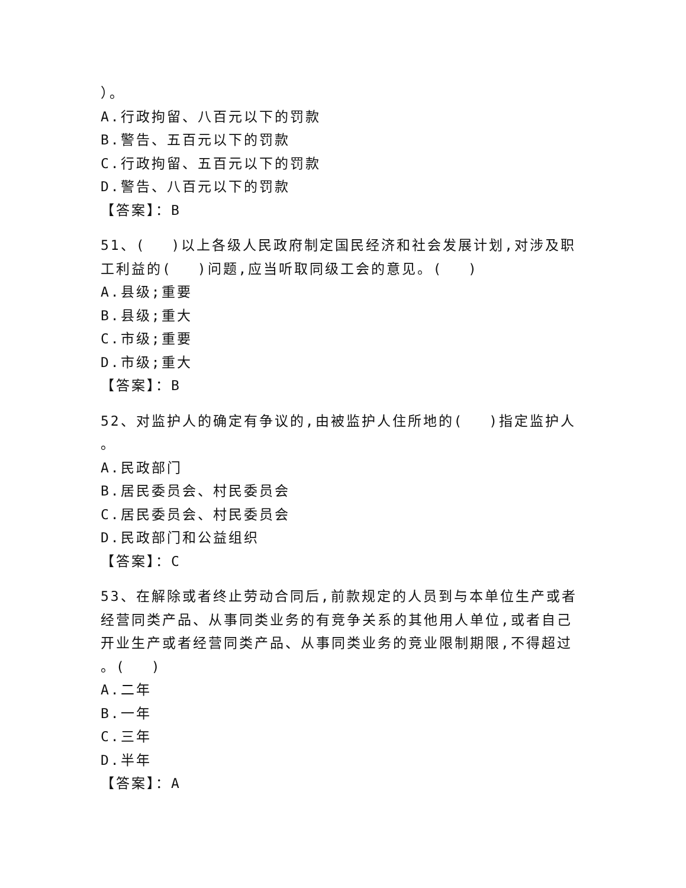）。
A.行政拘留、八百元以下的罚款
B.警告、五百元以下的罚款
C.行政拘留、五百元以下的罚款
D.警告、八百元以下的罚款
【答案】：B
51、(　 )以上各级人民政府制定国民经济和社会发展计划,对涉及职工利益的(　 )问题,应当听取同级工会的意见。(　 )
A.县级;重要
B.县级;重大
C.市级;重要
D.市级;重大
【答案】：B
52、对监护人的确定有争议的,由被监护人住所地的(　 )指定监护人
。
A.民政部门
B.居民委员会、村民委员会
C.居民委员会、村民委员会
D.民政部门和公益组织
【答案】：C
53、在解除或者终止劳动合同后,前款规定的人员到与本单位生产或者经营同类产品、从事同类业务的有竞争关系的其他用人单位,或者自己开业生产或者经营同类产品、从事同类业务的竞业限制期限,不得超过
。(　 )
A.二年
B.一年
C.三年
D.半年
【答案】：A